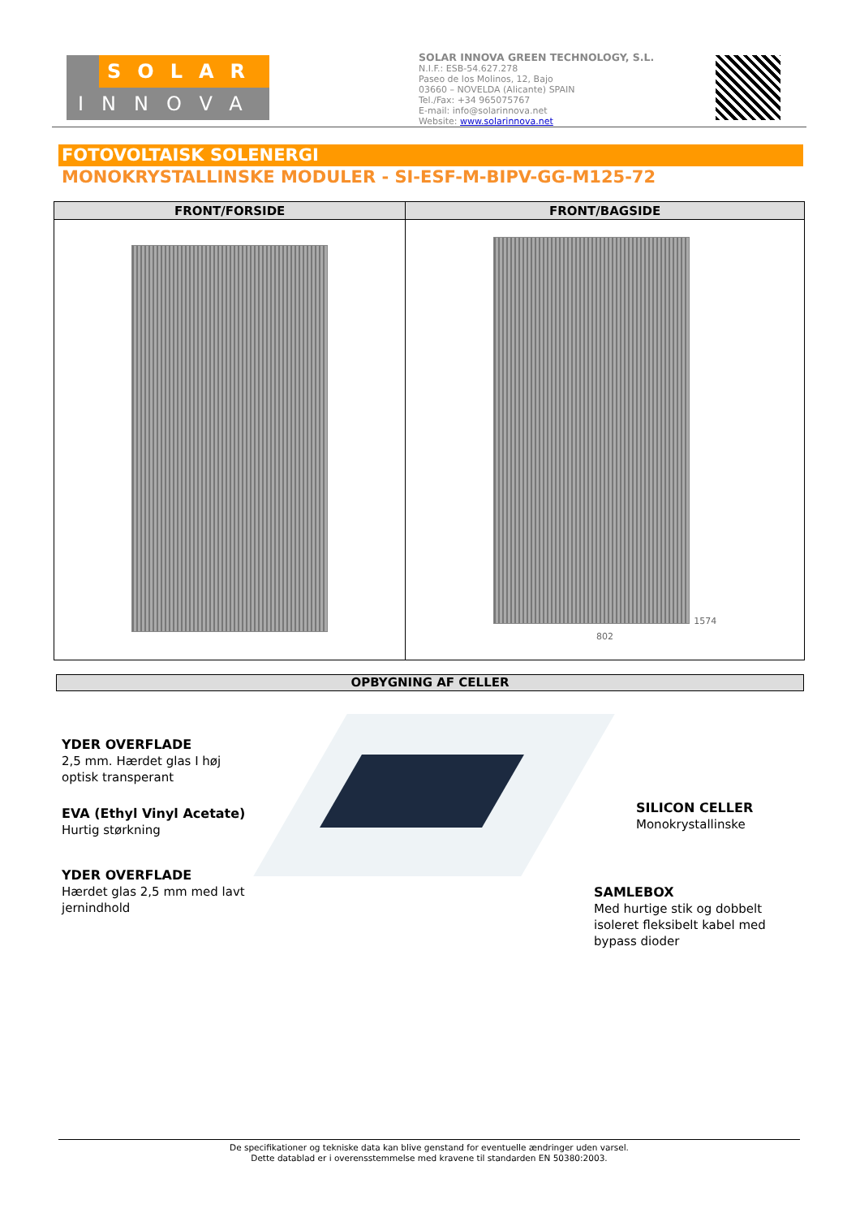SOLAR
INNOVA
SOLAR INNOVA GREEN TECHNOLOGY, S.L.
N.I.F.: ESB-54.627.278
Paseo de los Molinos, 12, Bajo
03660 – NOVELDA (Alicante) SPAIN
Tel./Fax: +34 965075767
E-mail: info@solarinnova.net
Website: www.solarinnova.net
FOTOVOLTAISK SOLENERGI
MONOKRYSTALLINSKE MODULER - SI-ESF-M-BIPV-GG-M125-72
| FRONT/FORSIDE | FRONT/BAGSIDE |
| --- | --- |
| | 1574 802 |
OPBYGNING AF CELLER
YDER OVERFLADE
2,5 mm. Hærdet glas I høj optisk transperant
EVA (Ethyl Vinyl Acetate)
Hurtig størkning
YDER OVERFLADE
Hærdet glas 2,5 mm med lavt jernindhold
SILICON CELLER
Monokrystallinske
SAMLEBOX
Med hurtige stik og dobbelt isoleret fleksibelt kabel med bypass dioder
De specifikationer og tekniske data kan blive genstand for eventuelle ændringer uden varsel.
Dette datablad er i overensstemmelse med kravene til standarden EN 50380:2003.